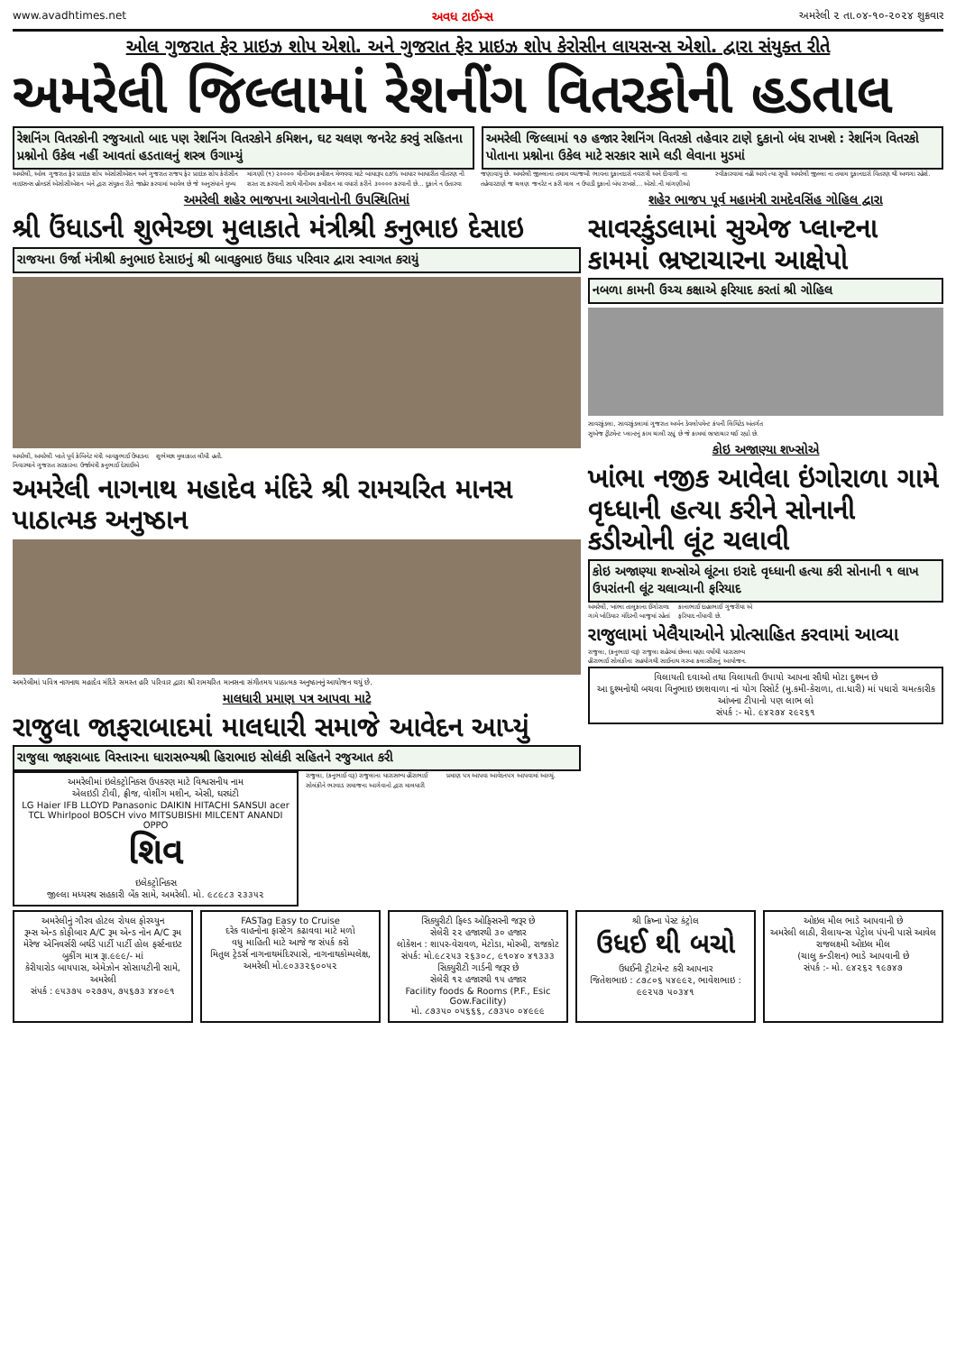www.avadhtimes.net અવધ ટાઈમ્સ અમરેલી ૨ તા.૦૪-૧૦-૨૦૨૪ શુક્રવાર
ઓલ ગુજરાત ફેર પ્રાઇઝ શોપ એશો. અને ગુજરાત ફેર પ્રાઇઝ શોપ કેરોસીન લાયસન્સ એશો. દ્વારા સંયુક્ત રીતે
અમરેલી જિલ્લામાં રેશનીંગ વિતરકોની હડતાલ
રેશનિંગ વિતરકોની રજુઆતો બાદ પણ રેશનિંગ વિતરકોને કમિશન, ઘટ ચલણ જનરેટ કરવું સહિતના પ્રશ્નોનો ઉકેલ નહીં આવતાં હડતાલનું શસ્ત્ર ઉગામ્યું
અમરેલી જિલ્લામાં ૧૭ હજાર રેશનિંગ વિતરકો તહેવાર ટાણે દુકાનો બંધ રાખશે : રેશનિંગ વિતરકો પોતાના પ્રશ્નોના ઉકેલ માટે સરકાર સામે લડી લેવાના મુડમાં
અમરેલી, ઓલ ગુજરાત ફેર પ્રાઇઝ શોપ એસોસીએશન અને ગુજરાત રાજય ફેર પ્રાઇઝ શોપ કેરોસીન લાઇસન્સ હોલ્ડર્સ એસોસીએશન બંને દ્વારા સંયુક્ત રીતે જાહેર કરવામાં આવેલ છે જે અનુસંધાને મુખ્ય માંગણી (૧) ૨૦૦૦૦ મીનીમમ કમીશન મેળવવા માટે બાધારૂપ ૯૭% આધાર આધારીત વીતરણ ની શરત રદ કરવાની સાથે મીનીમમ કમીશન મા વધારો કરીને ૩૦૦૦૦ કરવાની છે... દુકાને ન ઉતારવા જણાવાયું છે. અમરેલી જીલ્લાના તમામ વ્યાજબી ભાવના દુકાનદારો નવરાત્રી અને દીવાળી ના તહેવારટાણે જ ચલણ જનરેટ ન કરી માલ ન ઉપાડી દુકાનો બંધ રાખશે... એસો.ની માંગણીઓ સ્વીકારવામાં નહી આવે ત્યા સુધી અમરેલી જીલ્લા ના તમામ દુકાનદારો વિતરણ થી અળગા રહેશે.
અમરેલી શહેર ભાજપના આગેવાનોની ઉપસ્થિતિમાં
શ્રી ઉંધાડની શુભેચ્છા મુલાકાતે મંત્રીશ્રી કનુભાઇ દેસાઇ
રાજયના ઉર્જા મંત્રીશ્રી કનુભાઇ દેસાઇનું શ્રી બાવકુભાઇ ઉંધાડ પરિવાર દ્વારા સ્વાગત કરાયું
અમરેલી, અમરેલી ખાતે પૂર્વ કેબિનેટ મંત્રી બાવકુભાઈ ઉંધાડના નિવાસ્થાને ગુજરાત સરકારના ઉર્જામંત્રી કનુભાઈ દેસાઈએ શુભેચ્છા મુલાકાત લીધી હતી.
અમરેલી નાગનાથ મહાદેવ મંદિરે શ્રી રામચરિત માનસ પાઠાત્મક અનુષ્ઠાન
અમરેલીમાં પવિત્ર નાગનાથ મહાદેવ મંદિરે સમસ્ત હરિ પરિવાર દ્વારા શ્રી રામચરિત માનસના સંગીતમય પાઠાત્મક અનુષ્ઠાનનું આયોજન થયું છે.
માલધારી પ્રમાણ પત્ર આપવા માટે
રાજુલા જાફરાબાદમાં માલધારી સમાજે આવેદન આપ્યું
રાજુલા જાફરાબાદ વિસ્તારના ધારાસભ્યશ્રી હિરાભાઇ સોલંકી સહિતને રજુઆત કરી
અમરેલીમાં ઇલેક્ટ્રોનિક્સ ઉપકરણ માટે વિશ્વસનીય નામ
એલઇડી ટીવી, ફ્રીજ, વોશીંગ મશીન, એસી, ઘરઘંટી
LG Haier IFB LLOYD Panasonic DAIKIN HITACHI SANSUI acer TCL Whirlpool BOSCH vivo MITSUBISHI MILCENT ANANDI OPPO
શિવ
ઇલેક્ટ્રોનિક્સ
જીલ્લા મધ્યસ્થ સહકારી બેંક સામે, અમરેલી. મો. ૯૮૯૮૩ ૨૩૩૫૨
રાજુલા, (કનુભાઈ વરૂ) રાજુલાના ધારાસભ્ય હીરાભાઈ સોલંકીને ભરવાડ સમાજના આગેવાનો દ્વારા માલધારી પ્રમાણ પત્ર આપવા આવેદનપત્ર આપવામાં આવ્યું.
શહેર ભાજપ પૂર્વ મહામંત્રી રામદેવસિંહ ગોહિલ દ્વારા
સાવરકુંડલામાં સુએજ પ્લાન્ટના કામમાં ભ્રષ્ટાચારના આક્ષેપો
નબળા કામની ઉચ્ચ કક્ષાએ ફરિયાદ કરતાં શ્રી ગોહિલ
સાવરકુંડલા, સાવરકુંડલામાં ગુજરાત અર્બન ડેવલોપમેન્ટ કંપની લિમિટેડ અંતર્ગત સુએજ ટ્રીટમેન્ટ પ્લાન્ટનું કામ ચાલી રહ્યું છે જે કામમાં ભ્રષ્ટાચાર થઈ રહ્યો છે.
કોઇ અજાણ્યા શખ્સોએ
ખાંભા નજીક આવેલા ઇંગોરાળા ગામે વૃધ્ધાની હત્યા કરીને સોનાની કડીઓની લૂંટ ચલાવી
કોઇ અજાણ્યા શખ્સોએ લૂંટના ઇરાદે વૃધ્ધાની હત્યા કરી સોનાની ૧ લાખ ઉપરાંતની લૂંટ ચલાવ્યાની ફરિયાદ
અમરેલી, ખાંભા તાલુકાના ઈંગોરાળા ગામે ખોડિયાર મંદિરની બાજુમાં રહેતાં કાનાભાઈ દાહાભાઈ ગુજરીયા એ ફરિયાદ નોંધાવી છે.
રાજુલામાં ખેલૈયાઓને પ્રોત્સાહિત કરવામાં આવ્યા
રાજુલા, (કનુભાઇ વરૂ) રાજુલા શહેરમાં છેલ્લા ઘણા વર્ષોથી ધારાસભ્ય હીરાભાઈ સોલંકીના સહયોગથી સાઈનાથ ગરબા કલાસીસનું આયોજન.
વિલાયતી દવાઓ તથા વિલાયતી ઉપાયો આપના સૌથી મોટા દુશ્મન છે
આ દુશ્મનોથી બચવા વિનુભાઇ છાશવાળા નાં યોગ રિસોર્ટ (મુ.કમી-કેરાળા, તા.ધારી) માં પધારો ચમત્કારીક આંખના ટીપાનો પણ લાભ લો
સંપર્ક :- મો. ૯૪૨૭૪ ૨૯૨૬૧
અમરેલીનું ગૌરવ હોટલ રોયલ ફોરચ્યુન
રૂમ્સ એન્ડ કોફીબાર A/C રૂમ એન્ડ નોન A/C રૂમ
મેરેજ એનિવર્સરી બર્થડે પાર્ટી પાર્ટી હોલ ફર્સ્ટનાઇટ બુકીંગ માત્ર રૂા.૯૯૯/- માં
કેરીયારોડ બાયપાસ, એમેઝોન સોસાયટીની સામે, અમરેલી
સંપર્ક : ૯૫૩૭૫ ૦૨૭૭૫, ૭૫૬૭૩ ૪૪૦૯૧
FASTag Easy to Cruise
દરેક વાહનોના ફાસ્ટેગ કઢાવવા માટે મળો
વધુ માહિતી માટે આજે જ સંપર્ક કરો
મિતુલ ટ્રેડર્સ નાગનાથમંદિરપાસે, નાગનાથકોમ્પલેક્ષ, અમરેલી મો.૯૦૩૩૨૬૦૦૫૨
સિક્યુરીટી ફિલ્ડ ઓફિસરની જરૂર છે
સેલેરી ૨૨ હજારથી ૩૦ હજાર
લોકેશન : શાપર-વેરાવળ, મેટોડા, મોરબી, રાજકોટ
સંપર્ક: મો.૯૮૨૫૩ ૨૬૩૦૮, ૯૧૦૪૦ ૪૧૩૩૩
સિક્યુરીટી ગાર્ડની જરૂર છે
સેલેરી ૧૨ હજારથી ૧૫ હજાર
Facility foods & Rooms (P.F., Esic Gow.Facility)
મો. ૮૭૩૫૦ ૦૫૬૬૬, ૮૭૩૫૦ ૦૪૯૯૯
શ્રી ક્રિષ્ના પેસ્ટ કંટ્રોલ
ઉધઈ થી બચો
ઉધઈની ટ્રીટમેન્ટ કરી આપનાર
જિતેશભાઇ : ૮૭૮૦૬ ૫૪૯૯૨, ભાવેશભાઇ : ૯૯૨૫૭ ૫૦૩૪૧
ઓઇલ મીલ ભાડે આપવાની છે
અમરેલી લાઠી, રીલાયન્સ પેટ્રોલ પંપની પાસે આવેલ
રાજલક્ષ્મી ઓઇલ મીલ
(ચાલુ કન્ડીશન) ભાડે આપવાની છે
સંપર્ક :- મો. ૯૪૨૬૨ ૧૯૭૪૭